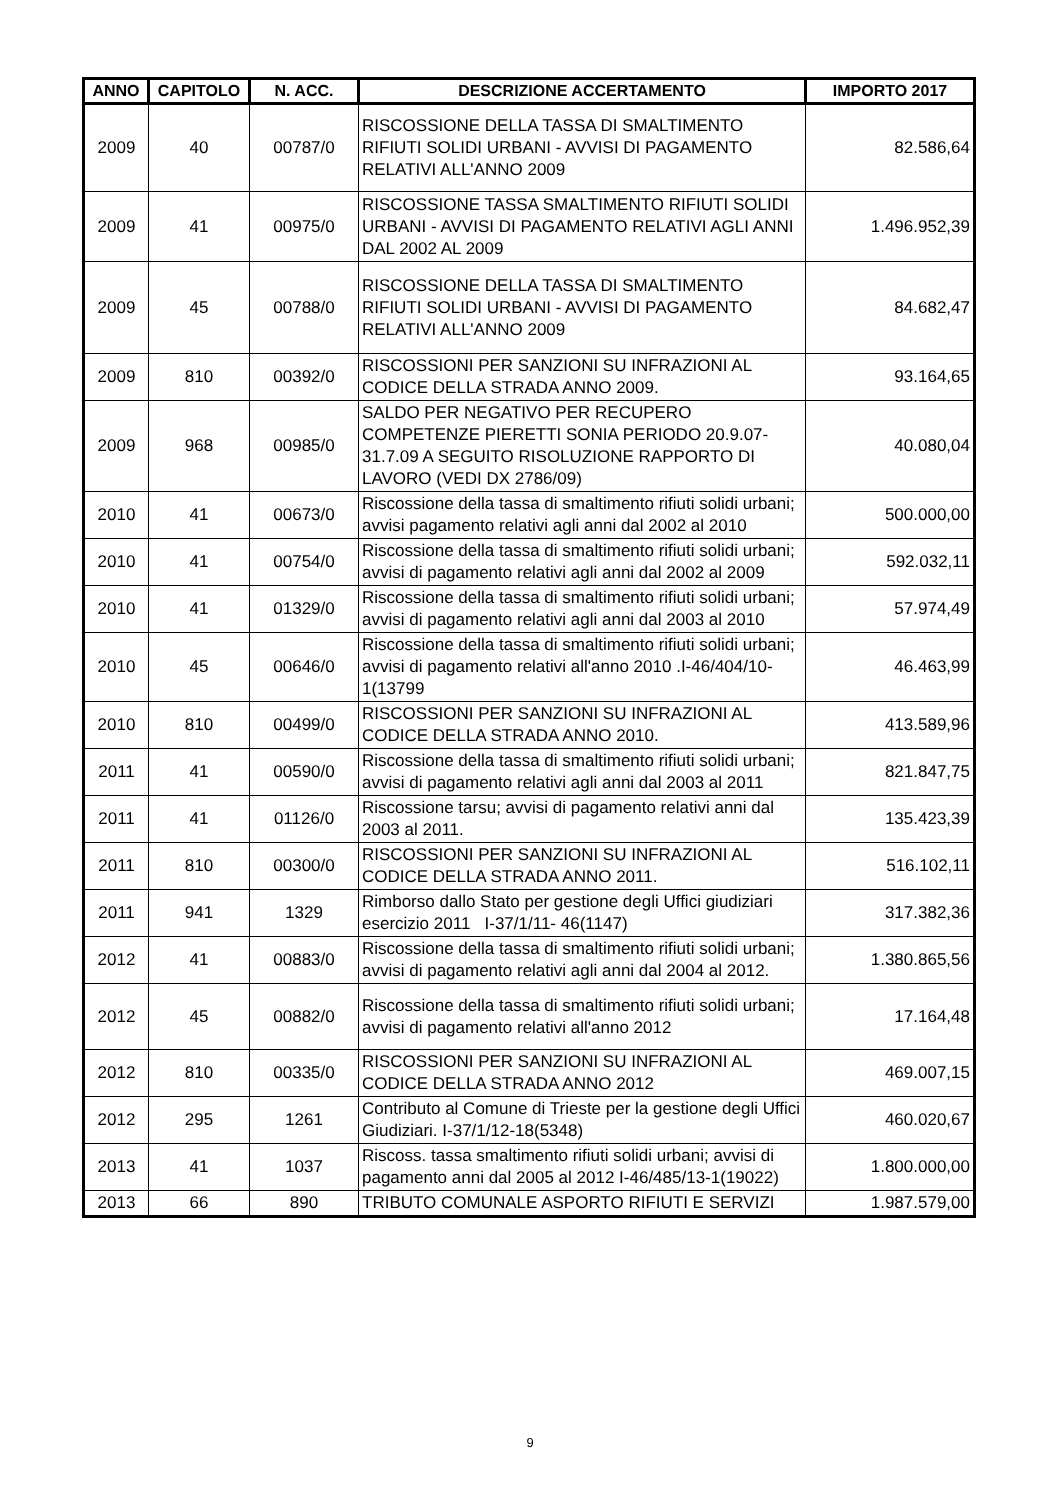| ANNO | CAPITOLO | N. ACC. | DESCRIZIONE ACCERTAMENTO | IMPORTO 2017 |
| --- | --- | --- | --- | --- |
| 2009 | 40 | 00787/0 | RISCOSSIONE DELLA TASSA DI SMALTIMENTO RIFIUTI SOLIDI URBANI - AVVISI DI PAGAMENTO RELATIVI ALL'ANNO 2009 | 82.586,64 |
| 2009 | 41 | 00975/0 | RISCOSSIONE TASSA SMALTIMENTO RIFIUTI SOLIDI URBANI - AVVISI DI PAGAMENTO RELATIVI AGLI ANNI DAL 2002 AL 2009 | 1.496.952,39 |
| 2009 | 45 | 00788/0 | RISCOSSIONE DELLA TASSA DI SMALTIMENTO RIFIUTI SOLIDI URBANI - AVVISI DI PAGAMENTO RELATIVI ALL'ANNO 2009 | 84.682,47 |
| 2009 | 810 | 00392/0 | RISCOSSIONI PER SANZIONI SU INFRAZIONI AL CODICE DELLA STRADA ANNO 2009. | 93.164,65 |
| 2009 | 968 | 00985/0 | SALDO PER NEGATIVO PER RECUPERO COMPETENZE PIERETTI SONIA PERIODO 20.9.07-31.7.09 A SEGUITO RISOLUZIONE RAPPORTO DI LAVORO (VEDI DX 2786/09) | 40.080,04 |
| 2010 | 41 | 00673/0 | Riscossione della tassa di smaltimento rifiuti solidi urbani; avvisi pagamento relativi agli anni dal 2002 al 2010 | 500.000,00 |
| 2010 | 41 | 00754/0 | Riscossione della tassa di smaltimento rifiuti solidi urbani; avvisi di pagamento relativi agli anni dal 2002 al 2009 | 592.032,11 |
| 2010 | 41 | 01329/0 | Riscossione della tassa di smaltimento rifiuti solidi urbani; avvisi di pagamento relativi agli anni dal 2003 al 2010 | 57.974,49 |
| 2010 | 45 | 00646/0 | Riscossione della tassa di smaltimento rifiuti solidi urbani; avvisi di pagamento relativi all'anno 2010 .I-46/404/10-1(13799 | 46.463,99 |
| 2010 | 810 | 00499/0 | RISCOSSIONI PER SANZIONI SU INFRAZIONI AL CODICE DELLA STRADA ANNO 2010. | 413.589,96 |
| 2011 | 41 | 00590/0 | Riscossione della tassa di smaltimento rifiuti solidi urbani; avvisi di pagamento relativi agli anni dal 2003 al 2011 | 821.847,75 |
| 2011 | 41 | 01126/0 | Riscossione tarsu; avvisi di pagamento relativi anni dal 2003 al 2011. | 135.423,39 |
| 2011 | 810 | 00300/0 | RISCOSSIONI PER SANZIONI SU INFRAZIONI AL CODICE DELLA STRADA ANNO 2011. | 516.102,11 |
| 2011 | 941 | 1329 | Rimborso dallo Stato per gestione degli Uffici giudiziari esercizio 2011 I-37/1/11- 46(1147) | 317.382,36 |
| 2012 | 41 | 00883/0 | Riscossione della tassa di smaltimento rifiuti solidi urbani; avvisi di pagamento relativi agli anni dal 2004 al 2012. | 1.380.865,56 |
| 2012 | 45 | 00882/0 | Riscossione della tassa di smaltimento rifiuti solidi urbani; avvisi di pagamento relativi all'anno 2012 | 17.164,48 |
| 2012 | 810 | 00335/0 | RISCOSSIONI PER SANZIONI SU INFRAZIONI AL CODICE DELLA STRADA ANNO 2012 | 469.007,15 |
| 2012 | 295 | 1261 | Contributo al Comune di Trieste per la gestione degli Uffici Giudiziari. I-37/1/12-18(5348) | 460.020,67 |
| 2013 | 41 | 1037 | Riscoss. tassa smaltimento rifiuti solidi urbani; avvisi di pagamento anni dal 2005 al 2012 I-46/485/13-1(19022) | 1.800.000,00 |
| 2013 | 66 | 890 | TRIBUTO COMUNALE ASPORTO RIFIUTI E SERVIZI | 1.987.579,00 |
9